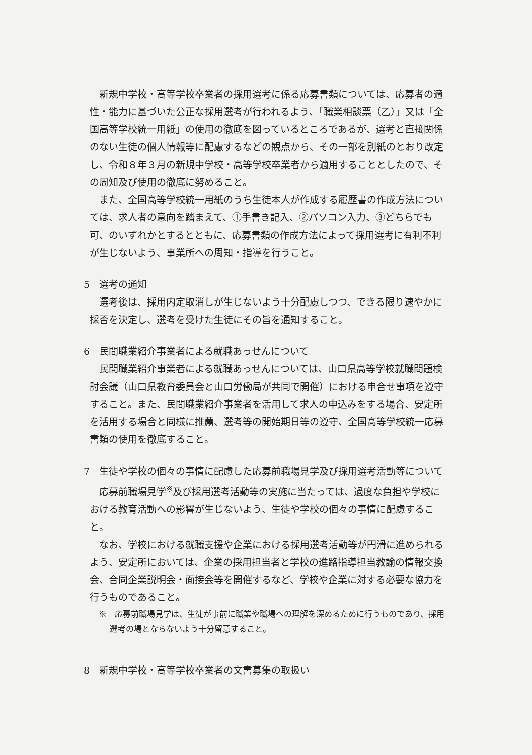新規中学校・高等学校卒業者の採用選考に係る応募書類については、応募者の適性・能力に基づいた公正な採用選考が行われるよう、「職業相談票（乙）」又は「全国高等学校統一用紙」の使用の徹底を図っているところであるが、選考と直接関係のない生徒の個人情報等に配慮するなどの観点から、その一部を別紙のとおり改定し、令和８年３月の新規中学校・高等学校卒業者から適用することとしたので、その周知及び使用の徹底に努めること。
また、全国高等学校統一用紙のうち生徒本人が作成する履歴書の作成方法については、求人者の意向を踏まえて、①手書き記入、②パソコン入力、③どちらでも可、のいずれかとするとともに、応募書類の作成方法によって採用選考に有利不利が生じないよう、事業所への周知・指導を行うこと。
5　選考の通知
選考後は、採用内定取消しが生じないよう十分配慮しつつ、できる限り速やかに採否を決定し、選考を受けた生徒にその旨を通知すること。
6　民間職業紹介事業者による就職あっせんについて
民間職業紹介事業者による就職あっせんについては、山口県高等学校就職問題検討会議（山口県教育委員会と山口労働局が共同で開催）における申合せ事項を遵守すること。また、民間職業紹介事業者を活用して求人の申込みをする場合、安定所を活用する場合と同様に推薦、選考等の開始期日等の遵守、全国高等学校統一応募書類の使用を徹底すること。
7　生徒や学校の個々の事情に配慮した応募前職場見学及び採用選考活動等について
応募前職場見学<sup>※</sup>及び採用選考活動等の実施に当たっては、過度な負担や学校における教育活動への影響が生じないよう、生徒や学校の個々の事情に配慮すること。
なお、学校における就職支援や企業における採用選考活動等が円滑に進められるよう、安定所においては、企業の採用担当者と学校の進路指導担当教諭の情報交換会、合同企業説明会・面接会等を開催するなど、学校や企業に対する必要な協力を行うものであること。
※　応募前職場見学は、生徒が事前に職業や職場への理解を深めるために行うものであり、採用選考の場とならないよう十分留意すること。
8　新規中学校・高等学校卒業者の文書募集の取扱い